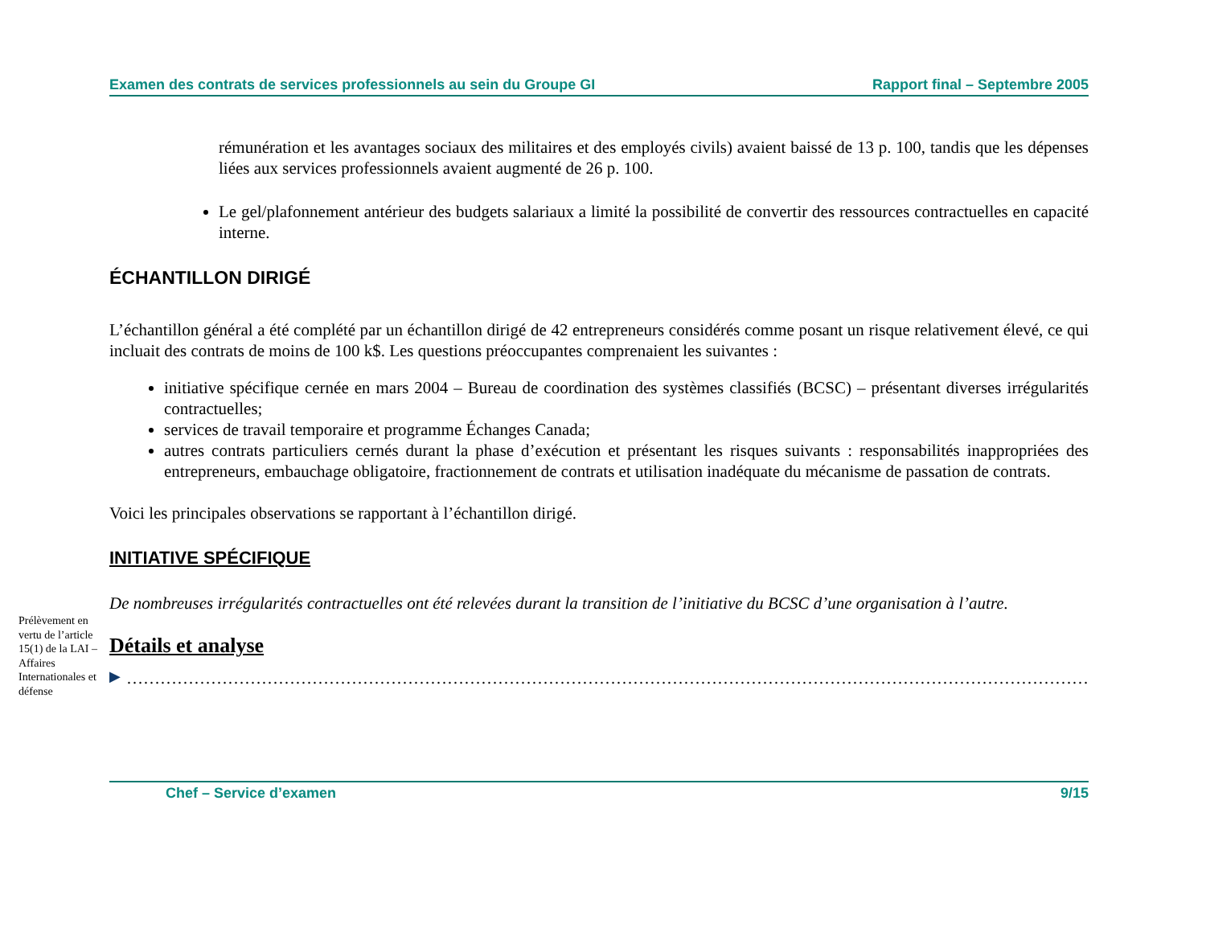Examen des contrats de services professionnels au sein du Groupe GI Rapport final – Septembre 2005
rémunération et les avantages sociaux des militaires et des employés civils) avaient baissé de 13 p. 100, tandis que les dépenses liées aux services professionnels avaient augmenté de 26 p. 100.
Le gel/plafonnement antérieur des budgets salariaux a limité la possibilité de convertir des ressources contractuelles en capacité interne.
ÉCHANTILLON DIRIGÉ
L’échantillon général a été complété par un échantillon dirigé de 42 entrepreneurs considérés comme posant un risque relativement élevé, ce qui incluait des contrats de moins de 100 k$. Les questions préoccupantes comprenaient les suivantes :
initiative spécifique cernée en mars 2004 – Bureau de coordination des systèmes classifiés (BCSC) – présentant diverses irrégularités contractuelles;
services de travail temporaire et programme Échanges Canada;
autres contrats particuliers cernés durant la phase d’exécution et présentant les risques suivants : responsabilités inappropriées des entrepreneurs, embauchage obligatoire, fractionnement de contrats et utilisation inadéquate du mécanisme de passation de contrats.
Voici les principales observations se rapportant à l’échantillon dirigé.
INITIATIVE SPÉCIFIQUE
De nombreuses irrégularités contractuelles ont été relevées durant la transition de l’initiative du BCSC d’une organisation à l’autre.
Prélèvement en vertu de l’article 15(1) de la LAI – Affaires Internationales et défense
Détails et analyse
▶
………………………………………………………………………………………………………………………………………………………
Chef – Service d’examen 9/15